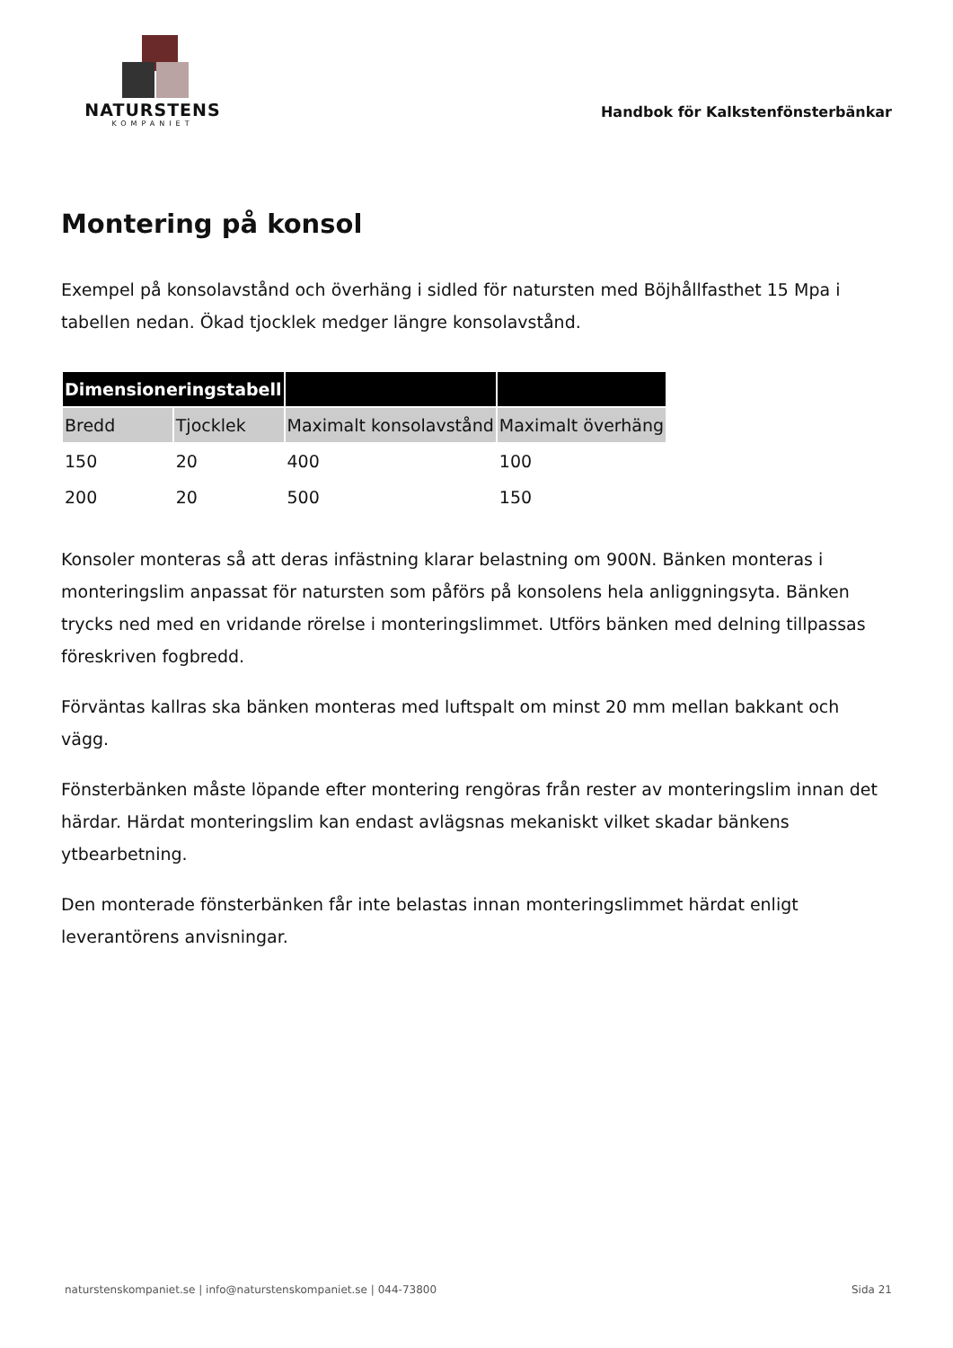NATURSTENS
KOMPANIET
Handbok för Kalkstenfönsterbänkar
Montering på konsol
Exempel på konsolavstånd och överhäng i sidled för natursten med Böjhållfasthet 15 Mpa i tabellen nedan. Ökad tjocklek medger längre konsolavstånd.
| Dimensioneringstabell | | | |
| --- | --- | --- | --- |
| Bredd | Tjocklek | Maximalt konsolavstånd | Maximalt överhäng |
| 150 | 20 | 400 | 100 |
| 200 | 20 | 500 | 150 |
Konsoler monteras så att deras infästning klarar belastning om 900N. Bänken monteras i monteringslim anpassat för natursten som påförs på konsolens hela anliggningsyta. Bänken trycks ned med en vridande rörelse i monteringslimmet. Utförs bänken med delning tillpassas föreskriven fogbredd.
Förväntas kallras ska bänken monteras med luftspalt om minst 20 mm mellan bakkant och vägg.
Fönsterbänken måste löpande efter montering rengöras från rester av monteringslim innan det härdar. Härdat monteringslim kan endast avlägsnas mekaniskt vilket skadar bänkens ytbearbetning.
Den monterade fönsterbänken får inte belastas innan monteringslimmet härdat enligt leverantörens anvisningar.
naturstenskompaniet.se | info@naturstenskompaniet.se | 044-73800 Sida 21